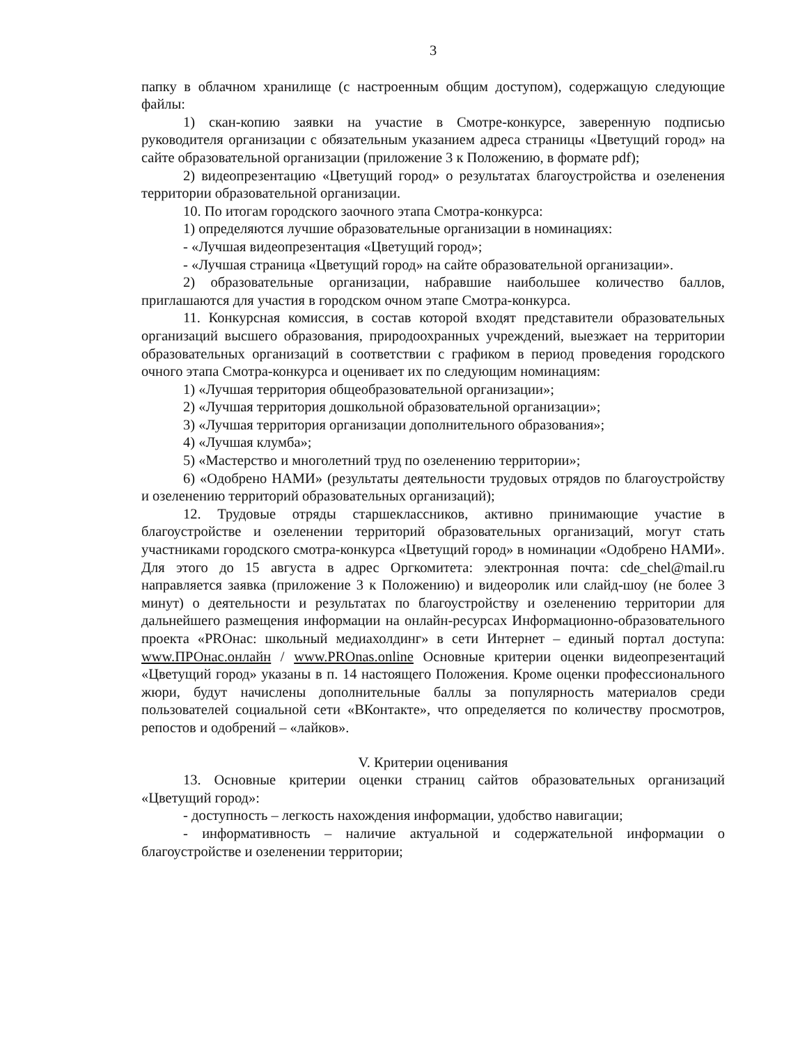3
папку в облачном хранилище (с настроенным общим доступом), содержащую следующие файлы:
1) скан-копию заявки на участие в Смотре-конкурсе, заверенную подписью руководителя организации с обязательным указанием адреса страницы «Цветущий город» на сайте образовательной организации (приложение 3 к Положению, в формате pdf);
2) видеопрезентацию «Цветущий город» о результатах благоустройства и озеленения территории образовательной организации.
10. По итогам городского заочного этапа Смотра-конкурса:
1) определяются лучшие образовательные организации в номинациях:
- «Лучшая видеопрезентация «Цветущий город»;
- «Лучшая страница «Цветущий город» на сайте образовательной организации».
2) образовательные организации, набравшие наибольшее количество баллов, приглашаются для участия в городском очном этапе Смотра-конкурса.
11. Конкурсная комиссия, в состав которой входят представители образовательных организаций высшего образования, природоохранных учреждений, выезжает на территории образовательных организаций в соответствии с графиком в период проведения городского очного этапа Смотра-конкурса и оценивает их по следующим номинациям:
1) «Лучшая территория общеобразовательной организации»;
2) «Лучшая территория дошкольной образовательной организации»;
3) «Лучшая территория организации дополнительного образования»;
4) «Лучшая клумба»;
5) «Мастерство и многолетний труд по озеленению территории»;
6) «Одобрено НАМИ» (результаты деятельности трудовых отрядов по благоустройству и озеленению территорий образовательных организаций);
12. Трудовые отряды старшеклассников, активно принимающие участие в благоустройстве и озеленении территорий образовательных организаций, могут стать участниками городского смотра-конкурса «Цветущий город» в номинации «Одобрено НАМИ». Для этого до 15 августа в адрес Оргкомитета: электронная почта: cde_chel@mail.ru направляется заявка (приложение 3 к Положению) и видеоролик или слайд-шоу (не более 3 минут) о деятельности и результатах по благоустройству и озеленению территории для дальнейшего размещения информации на онлайн-ресурсах Информационно-образовательного проекта «PROнас: школьный медиахолдинг» в сети Интернет – единый портал доступа: www.ПРОнас.онлайн / www.PROnas.online Основные критерии оценки видеопрезентаций «Цветущий город» указаны в п. 14 настоящего Положения. Кроме оценки профессионального жюри, будут начислены дополнительные баллы за популярность материалов среди пользователей социальной сети «ВКонтакте», что определяется по количеству просмотров, репостов и одобрений – «лайков».
V. Критерии оценивания
13. Основные критерии оценки страниц сайтов образовательных организаций «Цветущий город»:
- доступность – легкость нахождения информации, удобство навигации;
- информативность – наличие актуальной и содержательной информации о благоустройстве и озеленении территории;